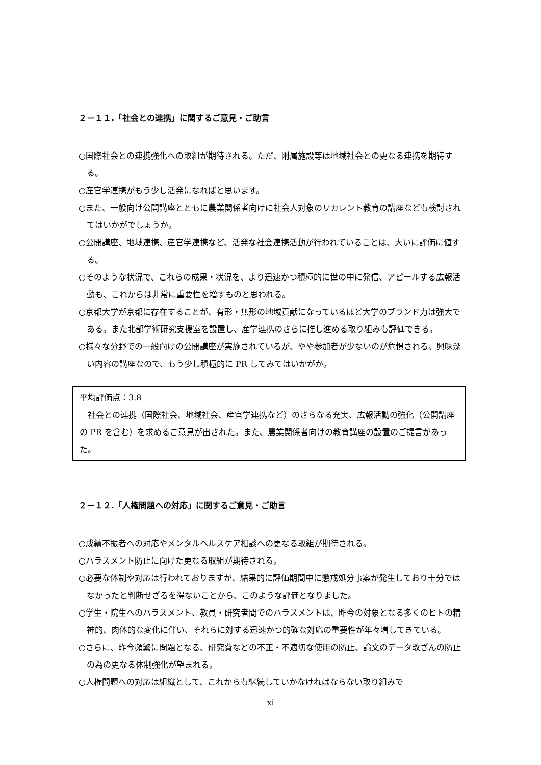２－１１.「社会との連携」に関するご意見・ご助言
○国際社会との連携強化への取組が期待される。ただ、附属施設等は地域社会との更なる連携を期待する。
○産官学連携がもう少し活発になればと思います。
○また、一般向け公開講座とともに農業関係者向けに社会人対象のリカレント教育の講座なども検討されてはいかがでしょうか。
○公開講座、地域連携、産官学連携など、活発な社会連携活動が行われていることは、大いに評価に値する。
○そのような状況で、これらの成果・状況を、より迅速かつ積極的に世の中に発信、アピールする広報活動も、これからは非常に重要性を増すものと思われる。
○京都大学が京都に存在することが、有形・無形の地域貢献になっているほど大学のブランド力は強大である。また北部学術研究支援室を設置し、産学連携のさらに推し進める取り組みも評価できる。
○様々な分野での一般向けの公開講座が実施されているが、やや参加者が少ないのが危惧される。興味深い内容の講座なので、もう少し積極的に PR してみてはいかがか。
平均評価点：3.8
　社会との連携（国際社会、地域社会、産官学連携など）のさらなる充実、広報活動の強化（公開講座の PR を含む）を求めるご意見が出された。また、農業関係者向けの教育講座の設置のご提言があった。
２－１２.「人権問題への対応」に関するご意見・ご助言
○成績不振者への対応やメンタルヘルスケア相談への更なる取組が期待される。
○ハラスメント防止に向けた更なる取組が期待される。
○必要な体制や対応は行われておりますが、結果的に評価期間中に懲戒処分事案が発生しており十分ではなかったと判断せざるを得ないことから、このような評価となりました。
○学生・院生へのハラスメント、教員・研究者間でのハラスメントは、昨今の対象となる多くのヒトの精神的、肉体的な変化に伴い、それらに対する迅速かつ的確な対応の重要性が年々増してきている。
○さらに、昨今頻繁に問題となる、研究費などの不正・不適切な使用の防止、論文のデータ改ざんの防止の為の更なる体制強化が望まれる。
○人権問題への対応は組織として、これからも継続していかなければならない取り組みで
xi